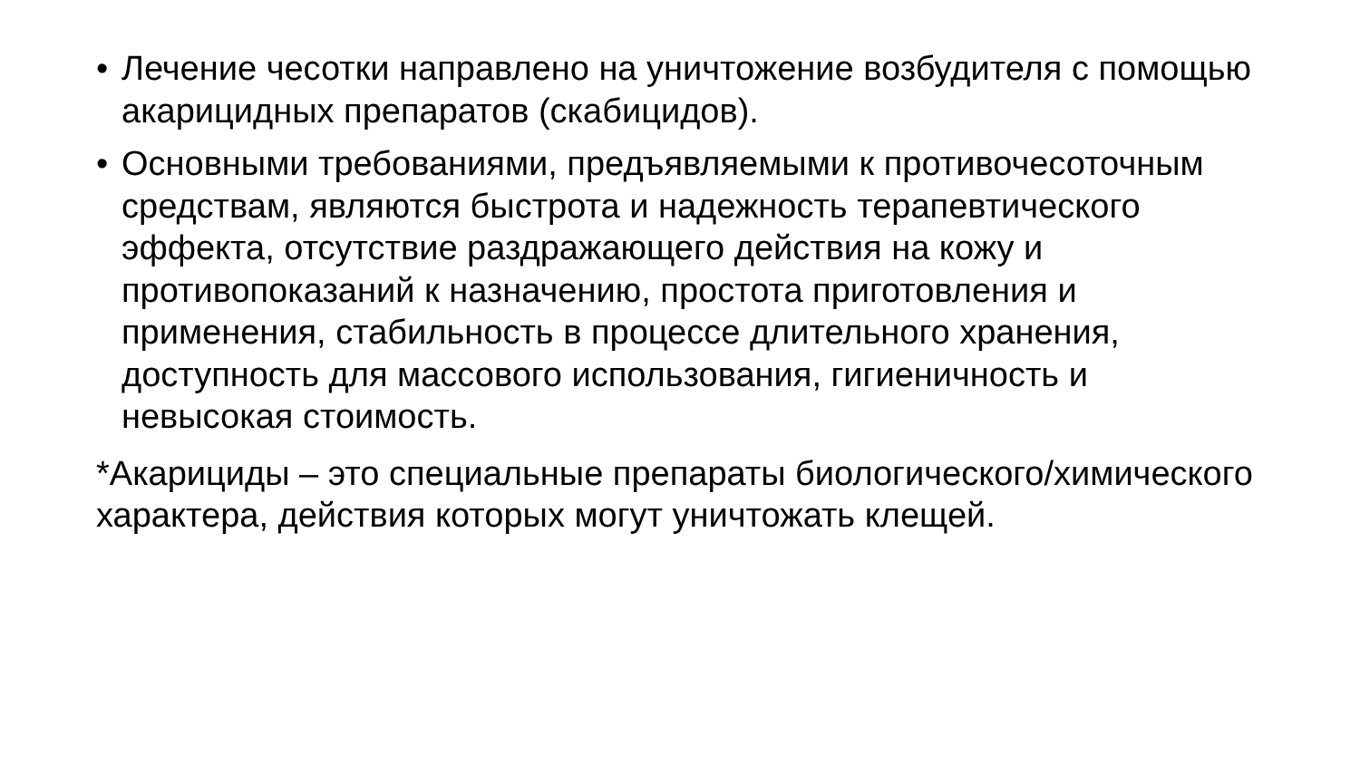• Лечение чесотки направлено на уничтожение возбудителя с помощью акарицидных препаратов (скабицидов).
• Основными требованиями, предъявляемыми к противочесоточным средствам, являются быстрота и надежность терапевтического эффекта, отсутствие раздражающего действия на кожу и противопоказаний к назначению, простота приготовления и применения, стабильность в процессе длительного хранения, доступность для массового использования, гигиеничность и невысокая стоимость.
*Акарициды – это специальные препараты биологического/химического характера, действия которых могут уничтожать клещей.